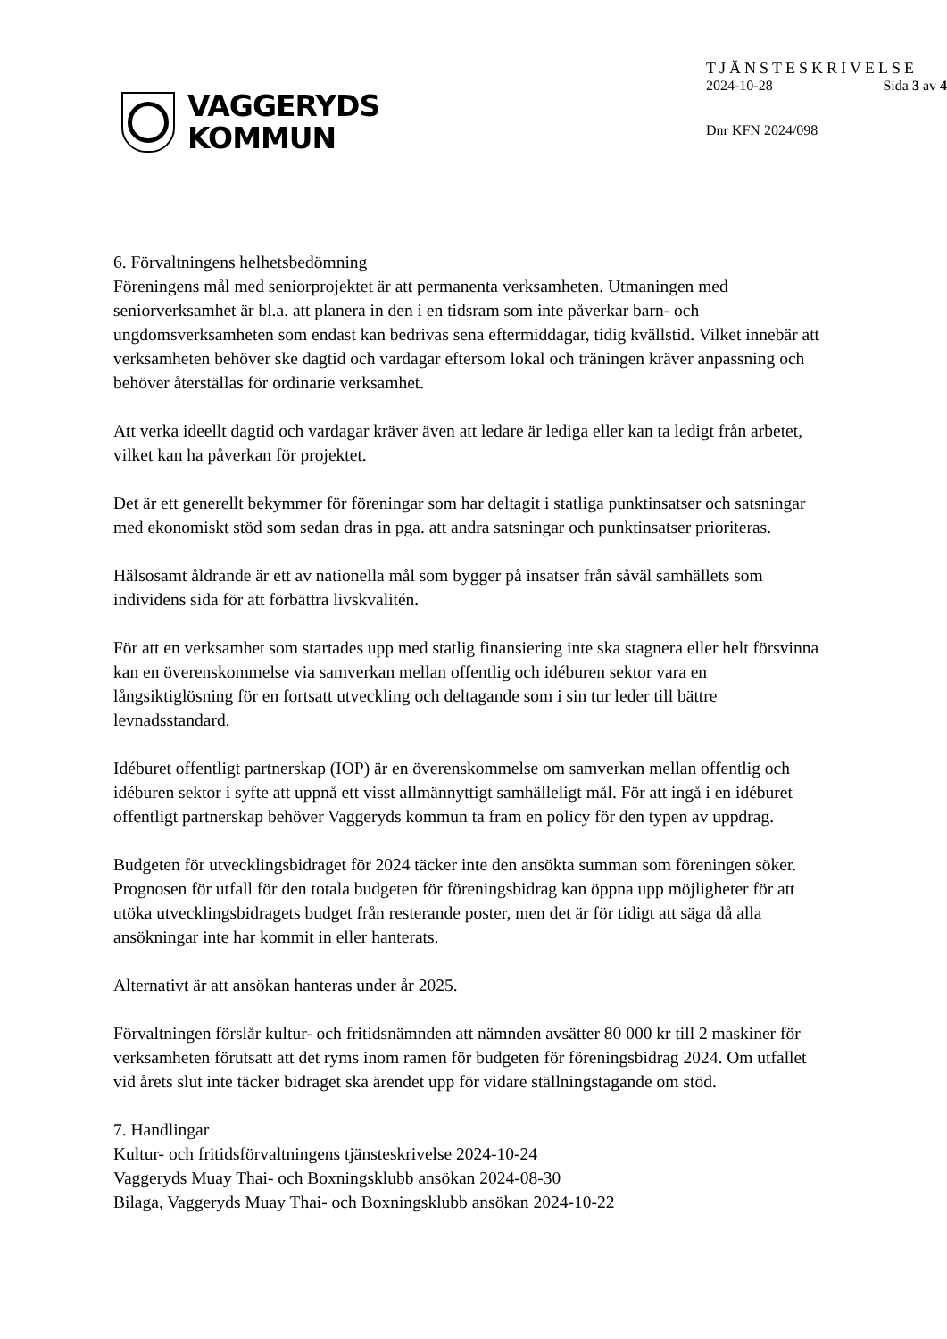VAGGERYDS
KOMMUN
TJÄNSTESKRIVELSE
2024-10-28 Sida 3 av 4
Dnr KFN 2024/098
6. Förvaltningens helhetsbedömning
Föreningens mål med seniorprojektet är att permanenta verksamheten. Utmaningen med seniorverksamhet är bl.a. att planera in den i en tidsram som inte påverkar barn- och ungdomsverksamheten som endast kan bedrivas sena eftermiddagar, tidig kvällstid. Vilket innebär att verksamheten behöver ske dagtid och vardagar eftersom lokal och träningen kräver anpassning och behöver återställas för ordinarie verksamhet.
Att verka ideellt dagtid och vardagar kräver även att ledare är lediga eller kan ta ledigt från arbetet, vilket kan ha påverkan för projektet.
Det är ett generellt bekymmer för föreningar som har deltagit i statliga punktinsatser och satsningar med ekonomiskt stöd som sedan dras in pga. att andra satsningar och punktinsatser prioriteras.
Hälsosamt åldrande är ett av nationella mål som bygger på insatser från såväl samhällets som individens sida för att förbättra livskvalitén.
För att en verksamhet som startades upp med statlig finansiering inte ska stagnera eller helt försvinna kan en överenskommelse via samverkan mellan offentlig och idéburen sektor vara en långsiktiglösning för en fortsatt utveckling och deltagande som i sin tur leder till bättre levnadsstandard.
Idéburet offentligt partnerskap (IOP) är en överenskommelse om samverkan mellan offentlig och idéburen sektor i syfte att uppnå ett visst allmännyttigt samhälleligt mål. För att ingå i en idéburet offentligt partnerskap behöver Vaggeryds kommun ta fram en policy för den typen av uppdrag.
Budgeten för utvecklingsbidraget för 2024 täcker inte den ansökta summan som föreningen söker. Prognosen för utfall för den totala budgeten för föreningsbidrag kan öppna upp möjligheter för att utöka utvecklingsbidragets budget från resterande poster, men det är för tidigt att säga då alla ansökningar inte har kommit in eller hanterats.
Alternativt är att ansökan hanteras under år 2025.
Förvaltningen förslår kultur- och fritidsnämnden att nämnden avsätter 80 000 kr till 2 maskiner för verksamheten förutsatt att det ryms inom ramen för budgeten för föreningsbidrag 2024. Om utfallet vid årets slut inte täcker bidraget ska ärendet upp för vidare ställningstagande om stöd.
7. Handlingar
Kultur- och fritidsförvaltningens tjänsteskrivelse 2024-10-24
Vaggeryds Muay Thai- och Boxningsklubb ansökan 2024-08-30
Bilaga, Vaggeryds Muay Thai- och Boxningsklubb ansökan 2024-10-22